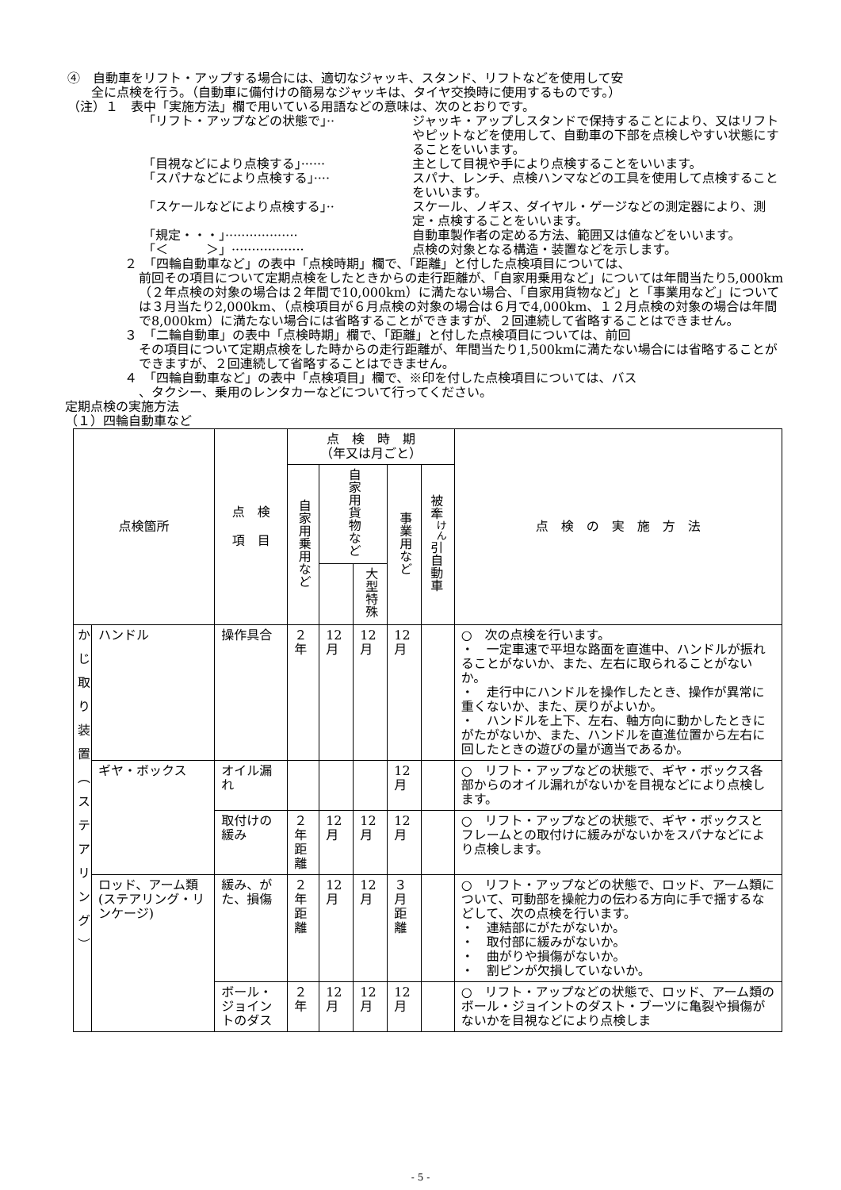④　自動車をリフト・アップする場合には、適切なジャッキ、スタンド、リフトなどを使用して安
全に点検を行う。（自動車に備付けの簡易なジャッキは、タイヤ交換時に使用するものです。）
（注）１　表中「実施方法」欄で用いている用語などの意味は、次のとおりです。
「リフト・アップなどの状態で」·· ジャッキ・アップしスタンドで保持することにより、又はリフトやピットなどを使用して、自動車の下部を点検しやすい状態にすることをいいます。
「目視などにより点検する」······ 主として目視や手により点検することをいいます。
「スパナなどにより点検する」···· スパナ、レンチ、点検ハンマなどの工具を使用して点検することをいいます。
「スケールなどにより点検する」·· スケール、ノギス、ダイヤル・ゲージなどの測定器により、測定・点検することをいいます。
「規定・・・」·················· 自動車製作者の定める方法、範囲又は値などをいいます。
「＜　　　＞」·················· 点検の対象となる構造・装置などを示します。
２　「四輪自動車など」の表中「点検時期」欄で、「距離」と付した点検項目については、
前回その項目について定期点検をしたときからの走行距離が、「自家用乗用など」については年間当たり5,000km（２年点検の対象の場合は２年間で10,000km）に満たない場合、「自家用貨物など」と「事業用など」については３月当たり2,000km、（点検項目が６月点検の対象の場合は６月で4,000km、１２月点検の対象の場合は年間で8,000km）に満たない場合には省略することができますが、２回連続して省略することはできません。
３　「二輪自動車」の表中「点検時期」欄で、「距離」と付した点検項目については、前回
その項目について定期点検をした時からの走行距離が、年間当たり1,500kmに満たない場合には省略することができますが、２回連続して省略することはできません。
４　「四輪自動車など」の表中「点検項目」欄で、※印を付した点検項目については、バス
、タクシー、乗用のレンタカーなどについて行ってください。
定期点検の実施方法
（１）四輪自動車など
| 点検箇所 | | 点 検 項 目 | 点 検 時 期 （年又は月ごと） | | | | | 点 検 の 実 施 方 法 |
| --- | --- | --- | --- | --- | --- | --- | --- | --- |
| | | | 自家用乗用など | 自家用貨物など | | 事業用など | 被牽<sup>けん</sup>引自動車 | |
| | | | | | 大型特殊 | | | |
| かじ取り装置（ステアリング） | ハンドル | 操作具合 | ２年 | 12月 | 12月 | 12月 | | ○ 次の点検を行います。 ・ 一定車速で平坦な路面を直進中、ハンドルが振れることがないか、また、左右に取られることがないか。 ・ 走行中にハンドルを操作したとき、操作が異常に重くないか、また、戻りがよいか。 ・ ハンドルを上下、左右、軸方向に動かしたときにがたがないか、また、ハンドルを直進位置から左右に回したときの遊びの量が適当であるか。 |
| | ギヤ・ボックス | オイル漏れ | | | | 12月 | | ○ リフト・アップなどの状態で、ギヤ・ボックス各部からのオイル漏れがないかを目視などにより点検します。 |
| | | 取付けの緩み | ２年 距離 | 12月 | 12月 | 12月 | | ○ リフト・アップなどの状態で、ギヤ・ボックスとフレームとの取付けに緩みがないかをスパナなどにより点検します。 |
| | ロッド、アーム類(ステアリング・リンケージ) | 緩み、がた、損傷 | ２年 距離 | 12月 | 12月 | ３月 距離 | | ○ リフト・アップなどの状態で、ロッド、アーム類について、可動部を操舵力の伝わる方向に手で揺するなどして、次の点検を行います。 ・ 連結部にがたがないか。 ・ 取付部に緩みがないか。 ・ 曲がりや損傷がないか。 ・ 割ピンが欠損していないか。 |
| | | ボール・ジョイントのダス | ２年 | 12月 | 12月 | 12月 | | ○ リフト・アップなどの状態で、ロッド、アーム類のボール・ジョイントのダスト・ブーツに亀裂や損傷がないかを目視などにより点検しま |
- 5 -